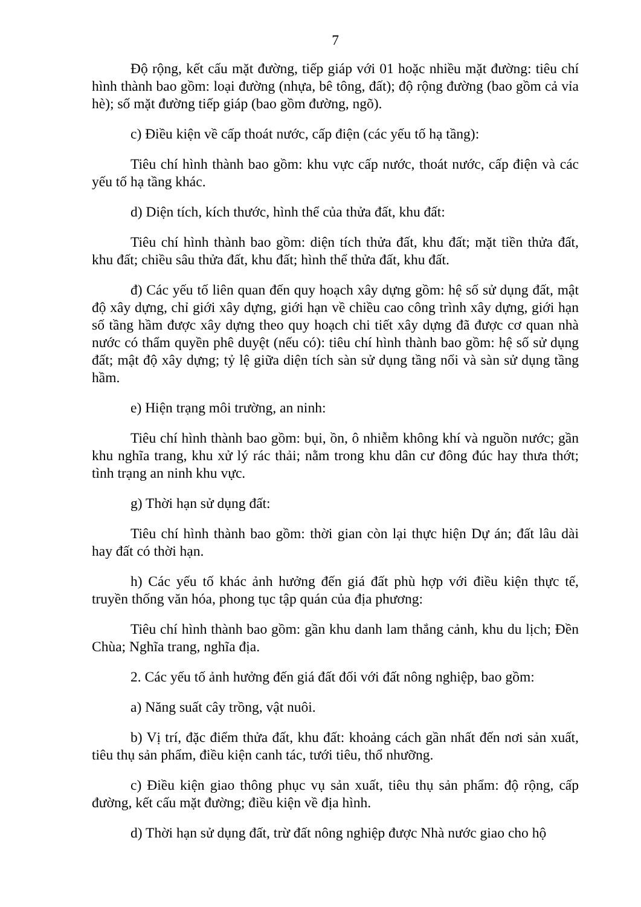7
Độ rộng, kết cấu mặt đường, tiếp giáp với 01 hoặc nhiều mặt đường: tiêu chí hình thành bao gồm: loại đường (nhựa, bê tông, đất); độ rộng đường (bao gồm cả vỉa hè); số mặt đường tiếp giáp (bao gồm đường, ngõ).
c) Điều kiện về cấp thoát nước, cấp điện (các yếu tố hạ tầng):
Tiêu chí hình thành bao gồm: khu vực cấp nước, thoát nước, cấp điện và các yếu tố hạ tầng khác.
d) Diện tích, kích thước, hình thể của thửa đất, khu đất:
Tiêu chí hình thành bao gồm: diện tích thửa đất, khu đất; mặt tiền thửa đất, khu đất; chiều sâu thửa đất, khu đất; hình thể thửa đất, khu đất.
đ) Các yếu tố liên quan đến quy hoạch xây dựng gồm: hệ số sử dụng đất, mật độ xây dựng, chỉ giới xây dựng, giới hạn về chiều cao công trình xây dựng, giới hạn số tầng hầm được xây dựng theo quy hoạch chi tiết xây dựng đã được cơ quan nhà nước có thẩm quyền phê duyệt (nếu có): tiêu chí hình thành bao gồm: hệ số sử dụng đất; mật độ xây dựng; tỷ lệ giữa diện tích sàn sử dụng tầng nổi và sàn sử dụng tầng hầm.
e) Hiện trạng môi trường, an ninh:
Tiêu chí hình thành bao gồm: bụi, ồn, ô nhiễm không khí và nguồn nước; gần khu nghĩa trang, khu xử lý rác thải; nằm trong khu dân cư đông đúc hay thưa thớt; tình trạng an ninh khu vực.
g) Thời hạn sử dụng đất:
Tiêu chí hình thành bao gồm: thời gian còn lại thực hiện Dự án; đất lâu dài hay đất có thời hạn.
h) Các yếu tố khác ảnh hưởng đến giá đất phù hợp với điều kiện thực tế, truyền thống văn hóa, phong tục tập quán của địa phương:
Tiêu chí hình thành bao gồm: gần khu danh lam thắng cảnh, khu du lịch; Đền Chùa; Nghĩa trang, nghĩa địa.
2. Các yếu tố ảnh hưởng đến giá đất đối với đất nông nghiệp, bao gồm:
a) Năng suất cây trồng, vật nuôi.
b) Vị trí, đặc điểm thửa đất, khu đất: khoảng cách gần nhất đến nơi sản xuất, tiêu thụ sản phẩm, điều kiện canh tác, tưới tiêu, thổ nhưỡng.
c) Điều kiện giao thông phục vụ sản xuất, tiêu thụ sản phẩm: độ rộng, cấp đường, kết cấu mặt đường; điều kiện về địa hình.
d) Thời hạn sử dụng đất, trừ đất nông nghiệp được Nhà nước giao cho hộ